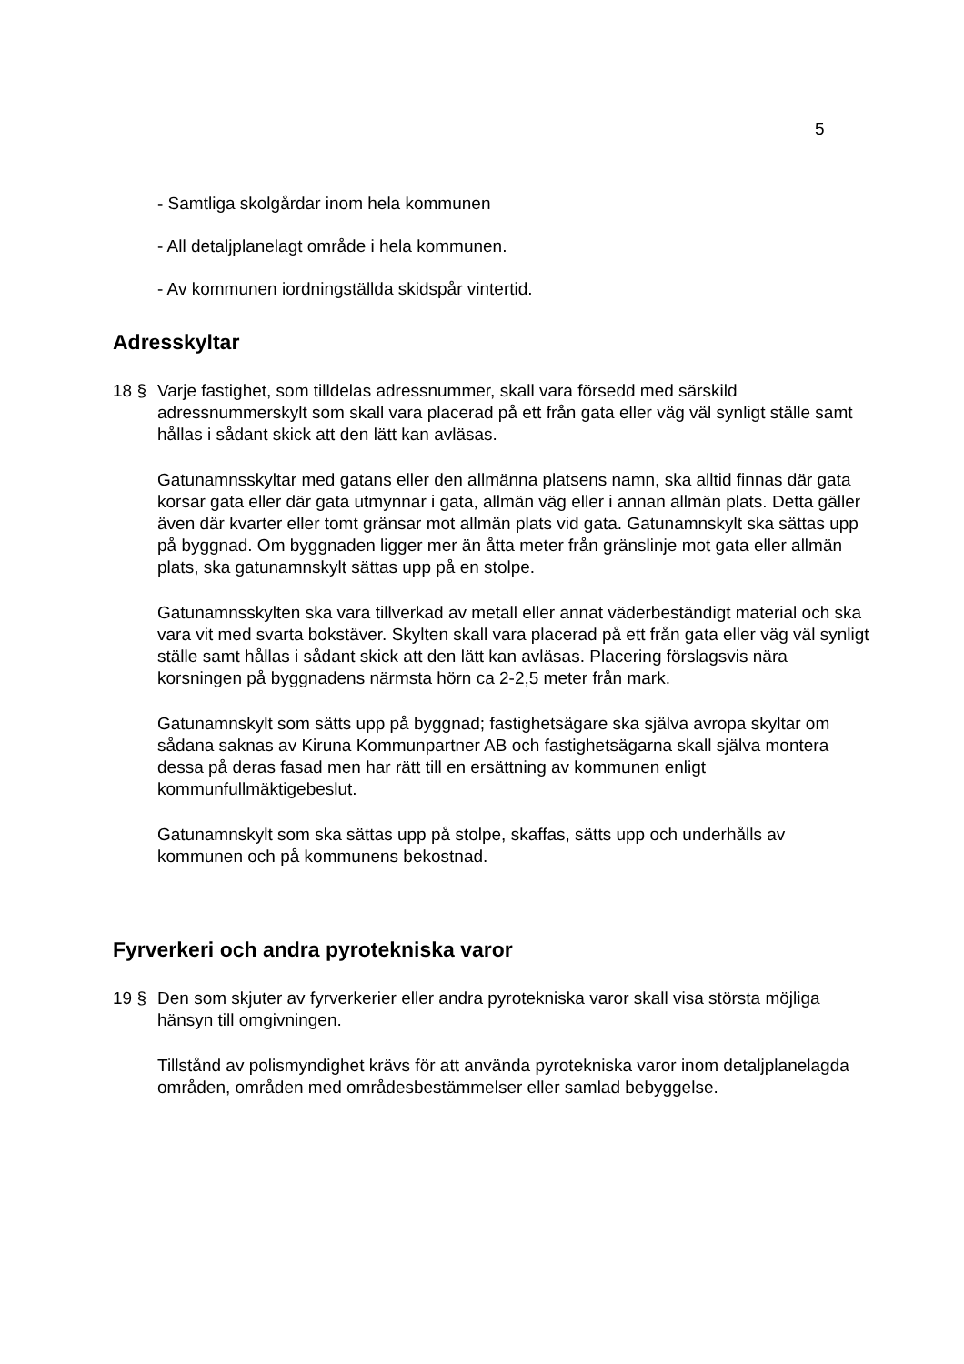5
- Samtliga skolgårdar inom hela kommunen
- All detaljplanelagt område i hela kommunen.
- Av kommunen iordningställda skidspår vintertid.
Adresskyltar
18 § Varje fastighet, som tilldelas adressnummer, skall vara försedd med särskild adressnummerskylt som skall vara placerad på ett från gata eller väg väl synligt ställe samt hållas i sådant skick att den lätt kan avläsas.
Gatunamnsskyltar med gatans eller den allmänna platsens namn, ska alltid finnas där gata korsar gata eller där gata utmynnar i gata, allmän väg eller i annan allmän plats. Detta gäller även där kvarter eller tomt gränsar mot allmän plats vid gata. Gatunamnskylt ska sättas upp på byggnad. Om byggnaden ligger mer än åtta meter från gränslinje mot gata eller allmän plats, ska gatunamnskylt sättas upp på en stolpe.
Gatunamnsskylten ska vara tillverkad av metall eller annat väderbeständigt material och ska vara vit med svarta bokstäver. Skylten skall vara placerad på ett från gata eller väg väl synligt ställe samt hållas i sådant skick att den lätt kan avläsas. Placering förslagsvis nära korsningen på byggnadens närmsta hörn ca 2-2,5 meter från mark.
Gatunamnskylt som sätts upp på byggnad; fastighetsägare ska själva avropa skyltar om sådana saknas av Kiruna Kommunpartner AB och fastighetsägarna skall själva montera dessa på deras fasad men har rätt till en ersättning av kommunen enligt kommunfullmäktigebeslut.
Gatunamnskylt som ska sättas upp på stolpe, skaffas, sätts upp och underhålls av kommunen och på kommunens bekostnad.
Fyrverkeri och andra pyrotekniska varor
19 § Den som skjuter av fyrverkerier eller andra pyrotekniska varor skall visa största möjliga hänsyn till omgivningen.
Tillstånd av polismyndighet krävs för att använda pyrotekniska varor inom detaljplanelagda områden, områden med områdesbestämmelser eller samlad bebyggelse.